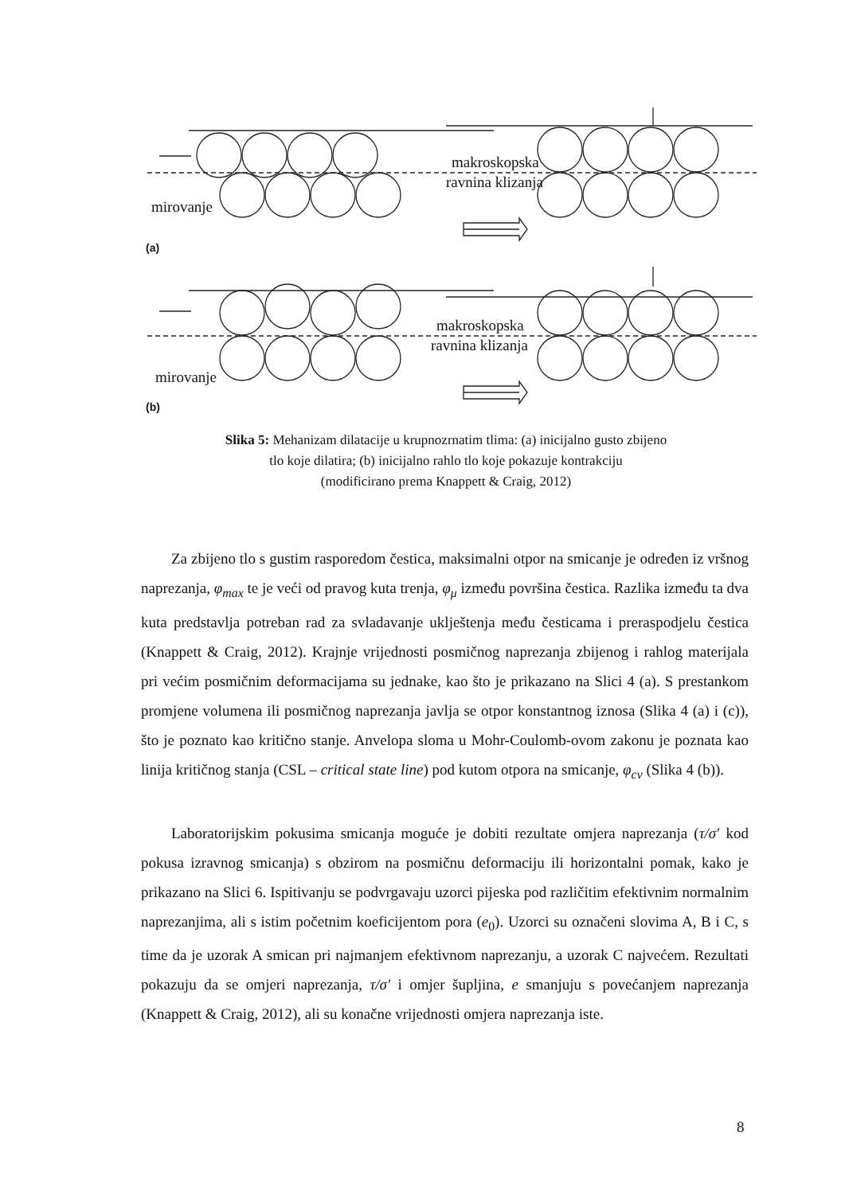mirovanje
makroskopska
ravnina klizanja
(a)
mirovanje
makroskopska
ravnina klizanja
(b)
Slika 5: Mehanizam dilatacije u krupnozrnatim tlima: (a) inicijalno gusto zbijeno
tlo koje dilatira; (b) inicijalno rahlo tlo koje pokazuje kontrakciju
(modificirano prema Knappett & Craig, 2012)
Za zbijeno tlo s gustim rasporedom čestica, maksimalni otpor na smicanje je određen iz vršnog naprezanja, φ<sub>max</sub> te je veći od pravog kuta trenja, φ<sub>μ</sub> između površina čestica. Razlika između ta dva kuta predstavlja potreban rad za svladavanje uklještenja među česticama i preraspodjelu čestica (Knappett & Craig, 2012). Krajnje vrijednosti posmičnog naprezanja zbijenog i rahlog materijala pri većim posmičnim deformacijama su jednake, kao što je prikazano na Slici 4 (a). S prestankom promjene volumena ili posmičnog naprezanja javlja se otpor konstantnog iznosa (Slika 4 (a) i (c)), što je poznato kao kritično stanje. Anvelopa sloma u Mohr-Coulomb-ovom zakonu je poznata kao linija kritičnog stanja (CSL – critical state line) pod kutom otpora na smicanje, φ<sub>cv</sub> (Slika 4 (b)).
Laboratorijskim pokusima smicanja moguće je dobiti rezultate omjera naprezanja (τ/σ′ kod pokusa izravnog smicanja) s obzirom na posmičnu deformaciju ili horizontalni pomak, kako je prikazano na Slici 6. Ispitivanju se podvrgavaju uzorci pijeska pod različitim efektivnim normalnim naprezanjima, ali s istim početnim koeficijentom pora (e<sub>0</sub>). Uzorci su označeni slovima A, B i C, s time da je uzorak A smican pri najmanjem efektivnom naprezanju, a uzorak C najvećem. Rezultati pokazuju da se omjeri naprezanja, τ/σ′ i omjer šupljina, e smanjuju s povećanjem naprezanja (Knappett & Craig, 2012), ali su konačne vrijednosti omjera naprezanja iste.
8